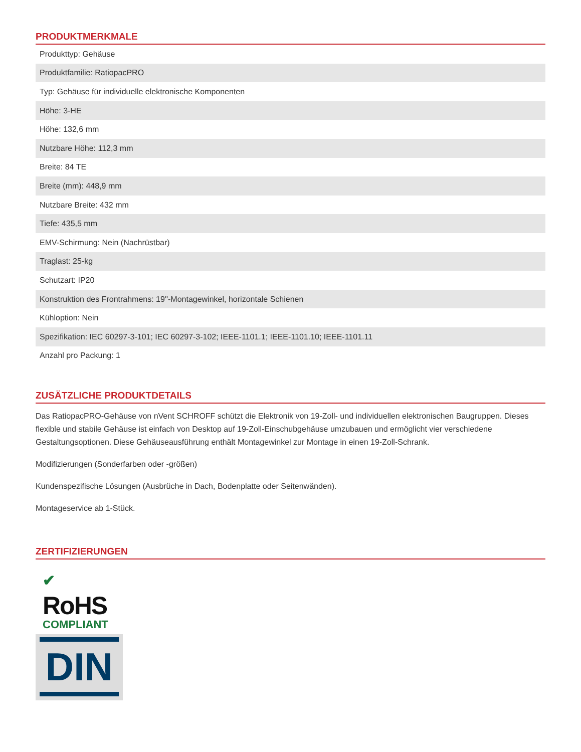PRODUKTMERKMALE
| Produkttyp: Gehäuse |
| Produktfamilie: RatiopacPRO |
| Typ: Gehäuse für individuelle elektronische Komponenten |
| Höhe: 3-HE |
| Höhe: 132,6 mm |
| Nutzbare Höhe: 112,3 mm |
| Breite: 84 TE |
| Breite (mm): 448,9 mm |
| Nutzbare Breite: 432 mm |
| Tiefe: 435,5 mm |
| EMV-Schirmung: Nein (Nachrüstbar) |
| Traglast: 25-kg |
| Schutzart: IP20 |
| Konstruktion des Frontrahmens: 19''-Montagewinkel, horizontale Schienen |
| Kühloption: Nein |
| Spezifikation: IEC 60297-3-101; IEC 60297-3-102; IEEE-1101.1; IEEE-1101.10; IEEE-1101.11 |
| Anzahl pro Packung: 1 |
ZUSÄTZLICHE PRODUKTDETAILS
Das RatiopacPRO-Gehäuse von nVent SCHROFF schützt die Elektronik von 19-Zoll- und individuellen elektronischen Baugruppen. Dieses flexible und stabile Gehäuse ist einfach von Desktop auf 19-Zoll-Einschubgehäuse umzubauen und ermöglicht vier verschiedene Gestaltungsoptionen. Diese Gehäuseausführung enthält Montagewinkel zur Montage in einen 19-Zoll-Schrank.
Modifizierungen (Sonderfarben oder -größen)
Kundenspezifische Lösungen (Ausbrüche in Dach, Bodenplatte oder Seitenwänden).
Montageservice ab 1-Stück.
ZERTIFIZIERUNGEN
✔
RoHS
COMPLIANT
DIN